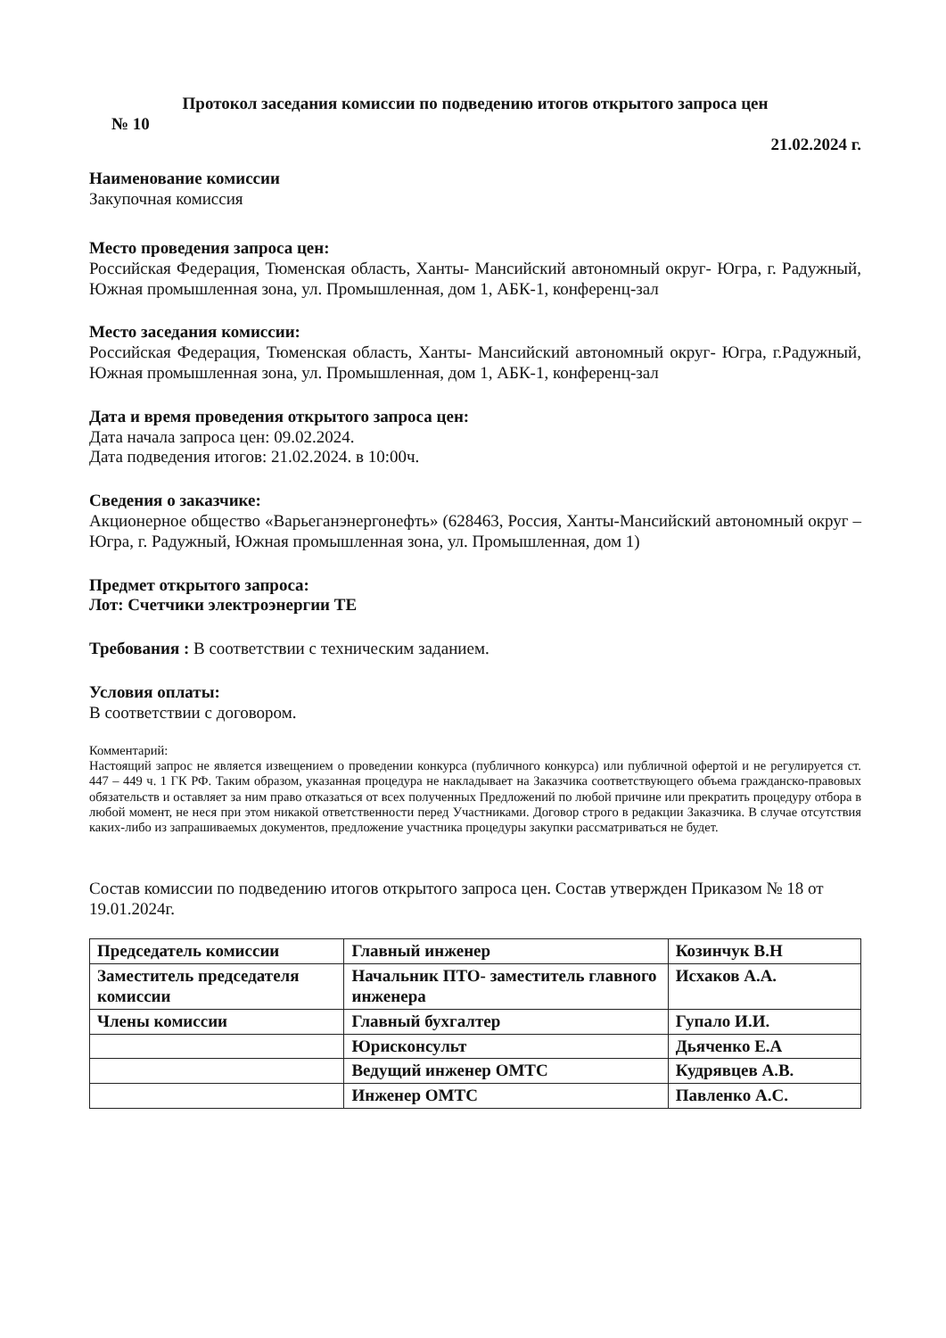Протокол заседания комиссии по подведению итогов открытого запроса цен
№ 10
21.02.2024 г.
Наименование комиссии
Закупочная комиссия
Место проведения запроса цен:
Российская Федерация, Тюменская область, Ханты- Мансийский автономный округ- Югра, г. Радужный, Южная промышленная зона, ул. Промышленная, дом 1, АБК-1, конференц-зал
Место заседания комиссии:
Российская Федерация, Тюменская область, Ханты- Мансийский автономный округ- Югра, г.Радужный, Южная промышленная зона, ул. Промышленная, дом 1, АБК-1, конференц-зал
Дата и время проведения открытого запроса цен:
Дата начала запроса цен: 09.02.2024.
Дата подведения итогов: 21.02.2024. в 10:00ч.
Сведения о заказчике:
Акционерное общество «Варьеганэнергонефть» (628463, Россия, Ханты-Мансийский автономный округ – Югра, г. Радужный, Южная промышленная зона, ул. Промышленная, дом 1)
Предмет открытого запроса:
Лот: Счетчики электроэнергии ТЕ
Требования : В соответствии с техническим заданием.
Условия оплаты:
В соответствии с договором.
Комментарий:
Настоящий запрос не является извещением о проведении конкурса (публичного конкурса) или публичной офертой и не регулируется ст. 447 – 449 ч. 1 ГК РФ. Таким образом, указанная процедура не накладывает на Заказчика соответствующего объема гражданско-правовых обязательств и оставляет за ним право отказаться от всех полученных Предложений по любой причине или прекратить процедуру отбора в любой момент, не неся при этом никакой ответственности перед Участниками. Договор строго в редакции Заказчика. В случае отсутствия каких-либо из запрашиваемых документов, предложение участника процедуры закупки рассматриваться не будет.
Состав комиссии по подведению итогов открытого запроса цен. Состав утвержден Приказом № 18 от 19.01.2024г.
| Председатель комиссии | Главный инженер | Козинчук В.Н |
| Заместитель председателя комиссии | Начальник ПТО- заместитель главного инженера | Исхаков А.А. |
| Члены комиссии | Главный бухгалтер | Гупало И.И. |
| | Юрисконсульт | Дьяченко Е.А |
| | Ведущий инженер ОМТС | Кудрявцев А.В. |
| | Инженер ОМТС | Павленко А.С. |